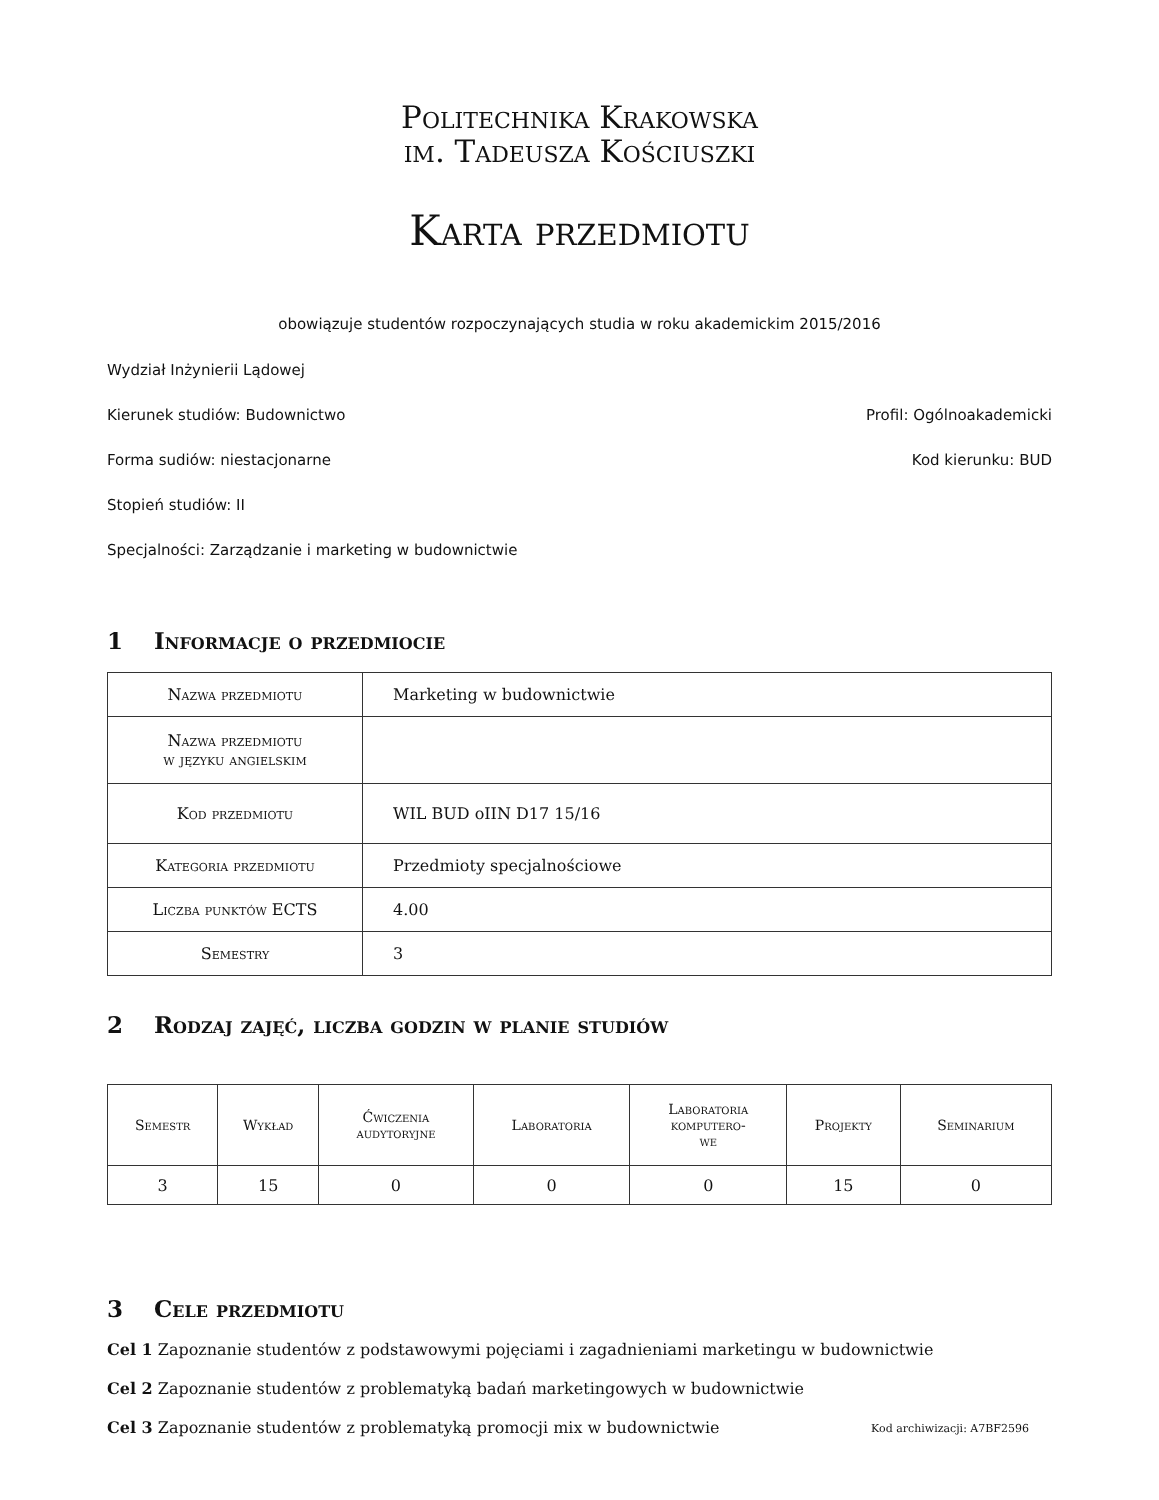Politechnika Krakowska
im. Tadeusza Kościuszki
Karta przedmiotu
obowiązuje studentów rozpoczynających studia w roku akademickim 2015/2016
Wydział Inżynierii Lądowej
Kierunek studiów: Budownictwo Profil: Ogólnoakademicki
Forma sudiów: niestacjonarne Kod kierunku: BUD
Stopień studiów: II
Specjalności: Zarządzanie i marketing w budownictwie
1 Informacje o przedmiocie
| Nazwa przedmiotu | Marketing w budownictwie |
| Nazwa przedmiotu w języku angielskim | |
| Kod przedmiotu | WIL BUD oIIN D17 15/16 |
| Kategoria przedmiotu | Przedmioty specjalnościowe |
| Liczba punktów ECTS | 4.00 |
| Semestry | 3 |
2 Rodzaj zajęć, liczba godzin w planie studiów
| Semestr | Wykład | Ćwiczenia audytoryjne | Laboratoria | Laboratoria komputero- we | Projekty | Seminarium |
| --- | --- | --- | --- | --- | --- | --- |
| 3 | 15 | 0 | 0 | 0 | 15 | 0 |
3 Cele przedmiotu
Cel 1 Zapoznanie studentów z podstawowymi pojęciami i zagadnieniami marketingu w budownictwie
Cel 2 Zapoznanie studentów z problematyką badań marketingowych w budownictwie
Cel 3 Zapoznanie studentów z problematyką promocji mix w budownictwie
Kod archiwizacji: A7BF2596